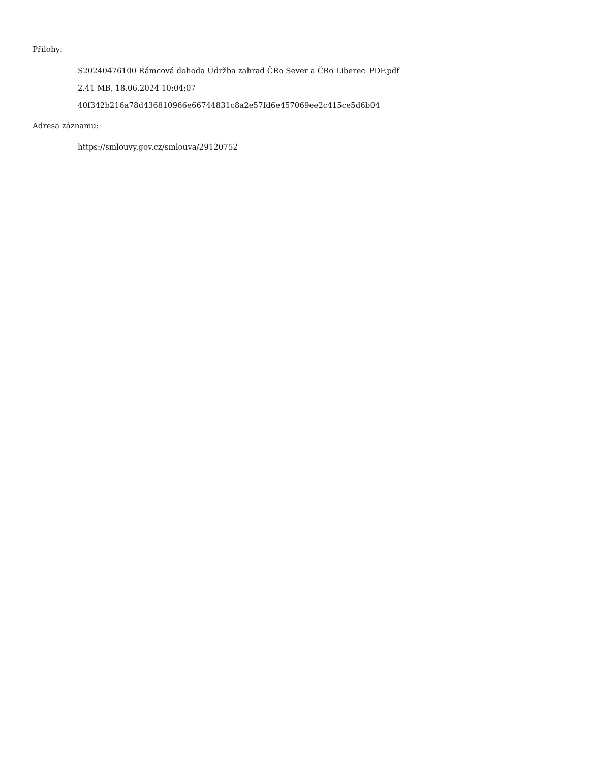Přílohy:
S20240476100 Rámcová dohoda Údržba zahrad ČRo Sever a ČRo Liberec_PDF.pdf
2.41 MB, 18.06.2024 10:04:07
40f342b216a78d436810966e66744831c8a2e57fd6e457069ee2c415ce5d6b04
Adresa záznamu:
https://smlouvy.gov.cz/smlouva/29120752